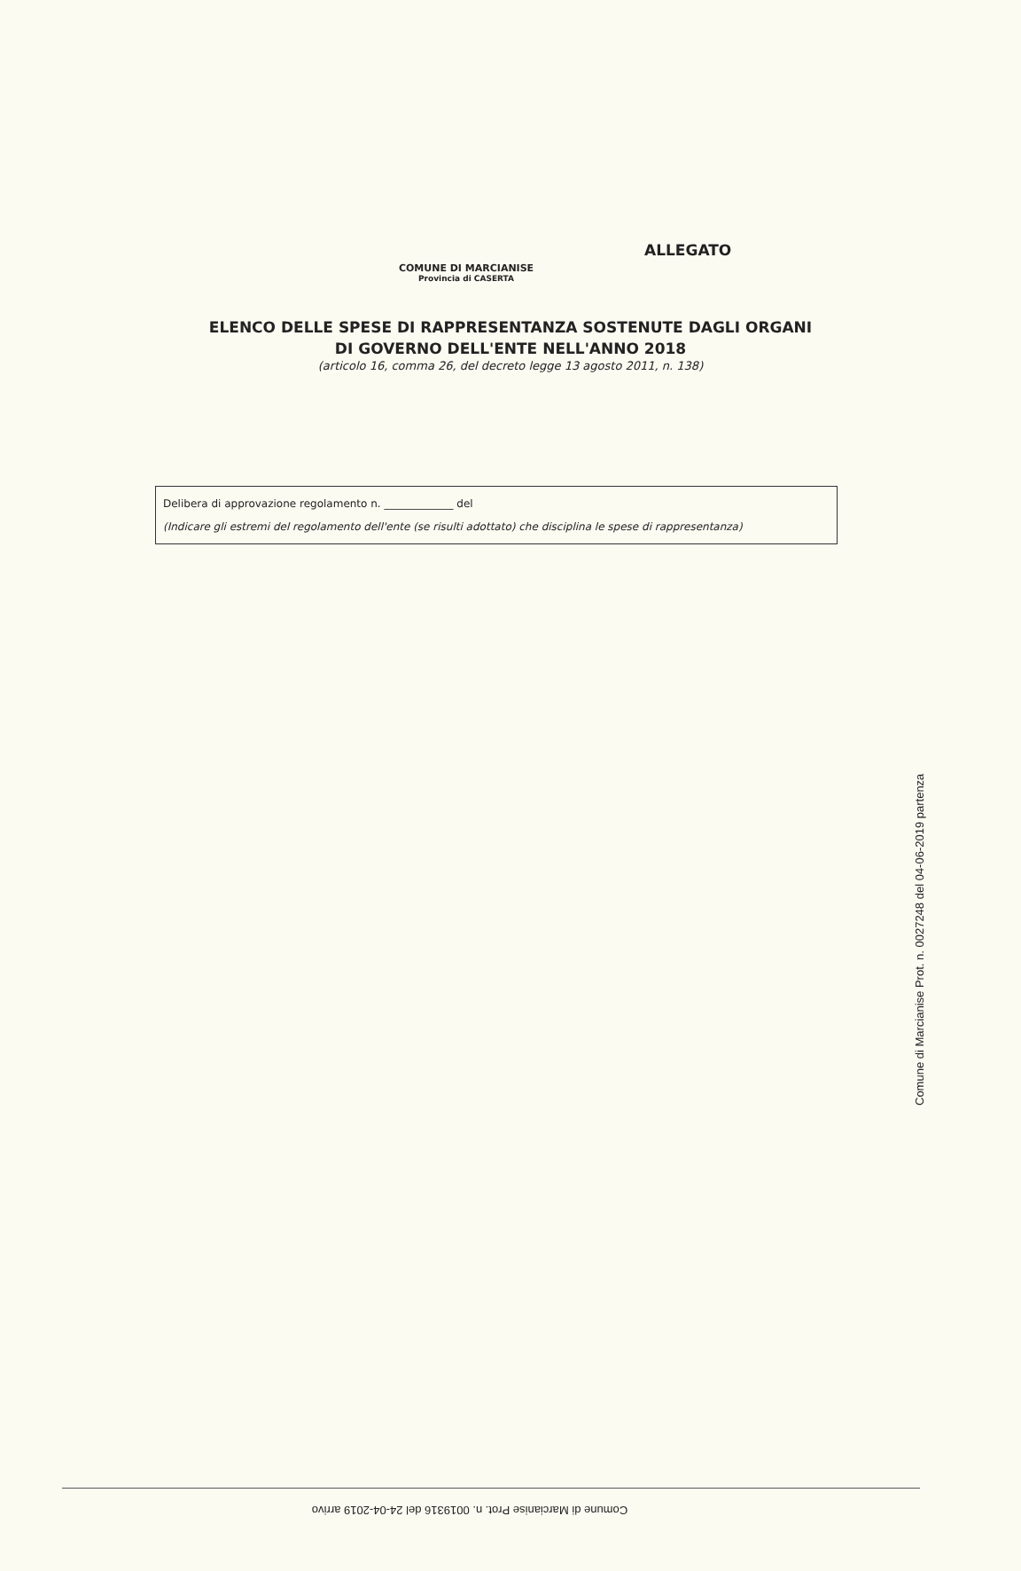ALLEGATO
COMUNE DI MARCIANISE
Provincia di CASERTA
ELENCO DELLE SPESE DI RAPPRESENTANZA SOSTENUTE DAGLI ORGANI
DI GOVERNO DELL'ENTE NELL'ANNO 2018
(articolo 16, comma 26, del decreto legge 13 agosto 2011, n. 138)
Delibera di approvazione regolamento n. _____________ del
(Indicare gli estremi del regolamento dell'ente (se risulti adottato) che disciplina le spese di rappresentanza)
Comune di Marcianise Prot. n. 0027248 del 04-06-2019 partenza
Comune di Marcianise Prot. n. 0019316 del 24-04-2019 arrivo